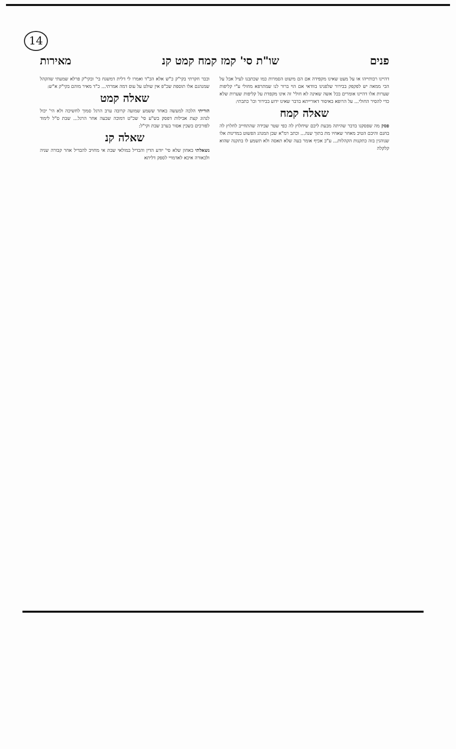14
פנים שו"ת סי' קמז קמח קמט קנ מאירות
דהיינו רבותייהו או על מעט שאינו מקפידה אם הם מיעוט הסמרות כמו שכתבנו לעיל אבל על הכי ממאה יש לפקפק בבירור שלפנינו בוודאי אם הוי ברור לנו שמתרפא מחולי ע"י קליפות שערות אלו דהיינו אומרים בכל אשה שאינה לא חולי' זה אינו מקפדת על קליפות שערות שלא כדי להסיר החולי... על הרופא באיסור דאורייתא בדבר שאינו ידוע בבירור וכו' כתבתי:
שאלה קמח
פסק מה שפסקנו בדבר שהיתה מבעת ליבם שיחלוץ לה כפי שטר שבידה שהתחייב לחלוץ לה בחנם והיבם הטיב מאחר שאחיו מת בתוך שנה... וכתב רמ"א שכן המנהג הפשוט במדינות אלו שנוהגין בזה כתקנות הקהלות... ע"כ אכיף אומר בעה שלא תאסה ולא תשמע לו בתקנה שהוא קלקלה
וכבר חקרתי בקי"ק כ"ש אלא הב"ד ואמרו לי דלית דמשגח בי' ובקי"ק פרלא שמעתי שהקהל שמנהגם אלו תוספת שכ"פ אין שולט על עוס דמה אמרתי... כ"ד מאיר מוהם בקי"ק א"ש:
שאלה קמט
הוריתי הלכה למעשה באחד ששמע שמועה קרובה ערב הרגל סמוך לחשיכה ולא הי' יכול לנהוג קצת אבילות דפסק בש"ע סי' שכ"ט דמוכה שבעה אחר הרגל... שבת ס"ל לימוד לפורכים בשכין אסור בערב שבת וקי"ל:
שאלה קנ
נשאלתי באחון שלא סי' יודע הדין והבדיל במולאי שבת אי מחויב להבדיל אחר קבורה שניה ולכאורה איכא לאדמויי לספק דליתא